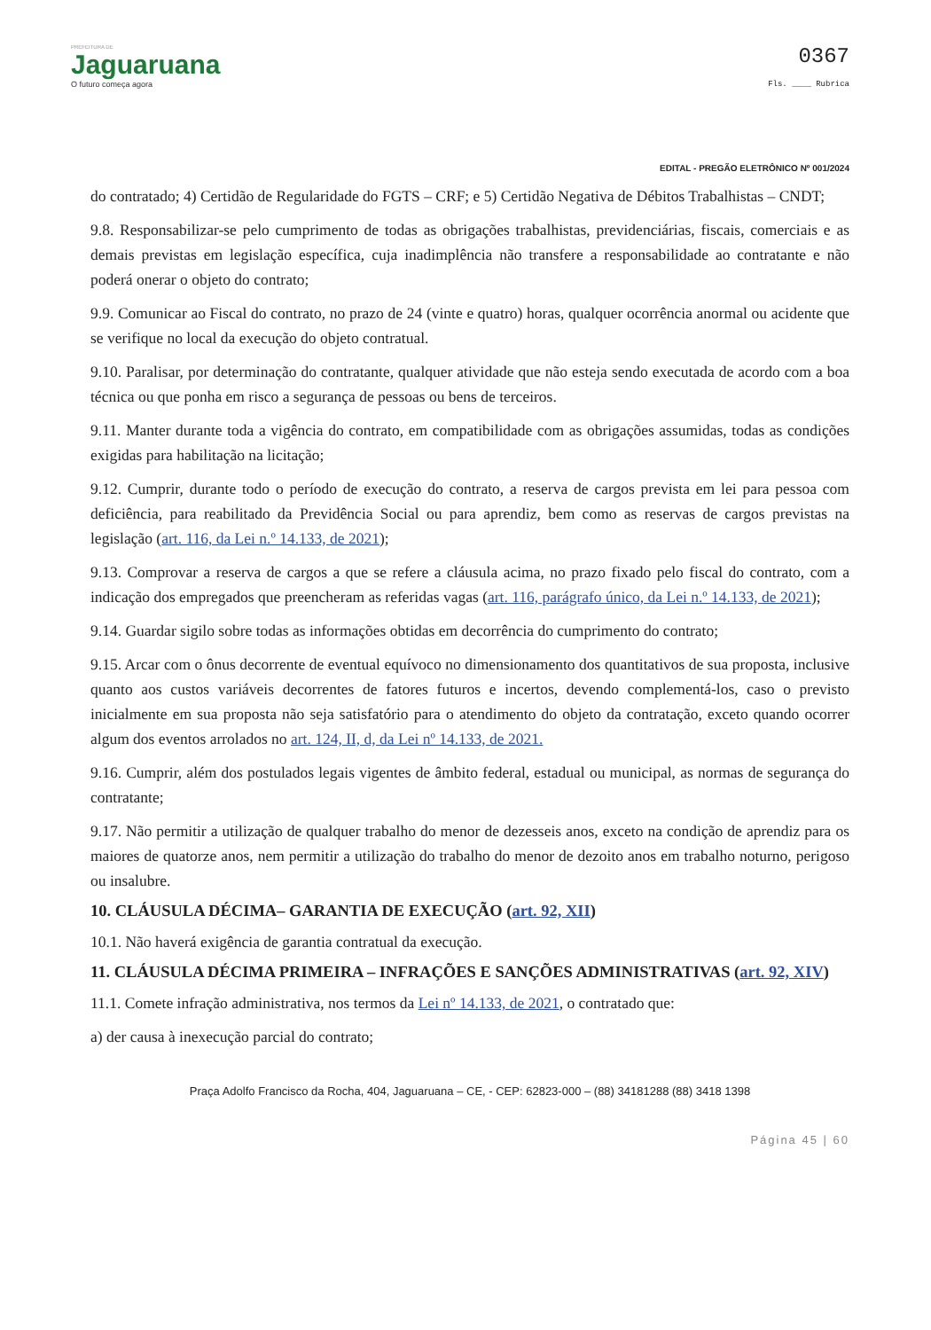PREFEITURA DE
Jaguaruana
O futuro começa agora
0367
Fls. ____ Rubrica
EDITAL - PREGÃO ELETRÔNICO Nº 001/2024
do contratado; 4) Certidão de Regularidade do FGTS – CRF; e 5) Certidão Negativa de Débitos Trabalhistas – CNDT;
9.8. Responsabilizar-se pelo cumprimento de todas as obrigações trabalhistas, previdenciárias, fiscais, comerciais e as demais previstas em legislação específica, cuja inadimplência não transfere a responsabilidade ao contratante e não poderá onerar o objeto do contrato;
9.9. Comunicar ao Fiscal do contrato, no prazo de 24 (vinte e quatro) horas, qualquer ocorrência anormal ou acidente que se verifique no local da execução do objeto contratual.
9.10. Paralisar, por determinação do contratante, qualquer atividade que não esteja sendo executada de acordo com a boa técnica ou que ponha em risco a segurança de pessoas ou bens de terceiros.
9.11. Manter durante toda a vigência do contrato, em compatibilidade com as obrigações assumidas, todas as condições exigidas para habilitação na licitação;
9.12. Cumprir, durante todo o período de execução do contrato, a reserva de cargos prevista em lei para pessoa com deficiência, para reabilitado da Previdência Social ou para aprendiz, bem como as reservas de cargos previstas na legislação (art. 116, da Lei n.º 14.133, de 2021);
9.13. Comprovar a reserva de cargos a que se refere a cláusula acima, no prazo fixado pelo fiscal do contrato, com a indicação dos empregados que preencheram as referidas vagas (art. 116, parágrafo único, da Lei n.º 14.133, de 2021);
9.14. Guardar sigilo sobre todas as informações obtidas em decorrência do cumprimento do contrato;
9.15. Arcar com o ônus decorrente de eventual equívoco no dimensionamento dos quantitativos de sua proposta, inclusive quanto aos custos variáveis decorrentes de fatores futuros e incertos, devendo complementá-los, caso o previsto inicialmente em sua proposta não seja satisfatório para o atendimento do objeto da contratação, exceto quando ocorrer algum dos eventos arrolados no art. 124, II, d, da Lei nº 14.133, de 2021.
9.16. Cumprir, além dos postulados legais vigentes de âmbito federal, estadual ou municipal, as normas de segurança do contratante;
9.17. Não permitir a utilização de qualquer trabalho do menor de dezesseis anos, exceto na condição de aprendiz para os maiores de quatorze anos, nem permitir a utilização do trabalho do menor de dezoito anos em trabalho noturno, perigoso ou insalubre.
10. CLÁUSULA DÉCIMA– GARANTIA DE EXECUÇÃO (art. 92, XII)
10.1. Não haverá exigência de garantia contratual da execução.
11. CLÁUSULA DÉCIMA PRIMEIRA – INFRAÇÕES E SANÇÕES ADMINISTRATIVAS (art. 92, XIV)
11.1. Comete infração administrativa, nos termos da Lei nº 14.133, de 2021, o contratado que:
a) der causa à inexecução parcial do contrato;
Praça Adolfo Francisco da Rocha, 404, Jaguaruana – CE, - CEP: 62823-000 – (88) 34181288 (88) 3418 1398
Página 45 | 60